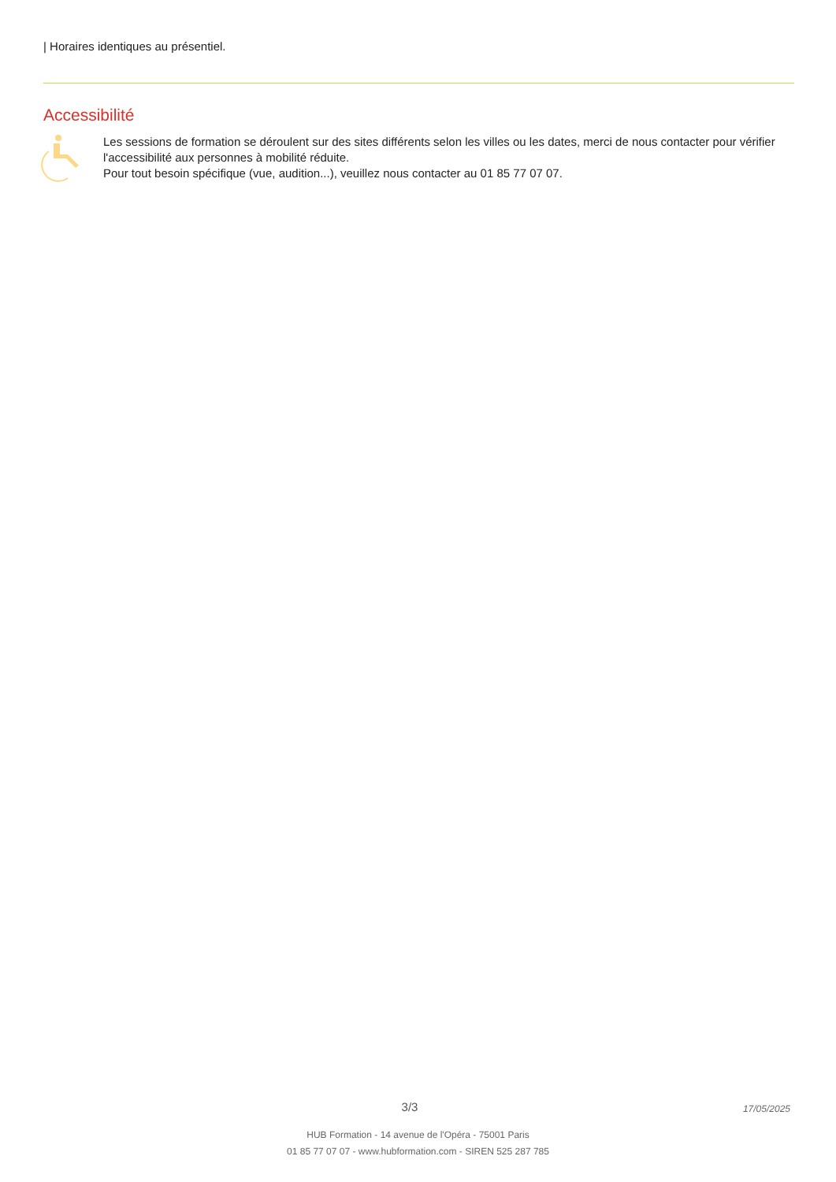| Horaires identiques au présentiel.
Accessibilité
Les sessions de formation se déroulent sur des sites différents selon les villes ou les dates, merci de nous contacter pour vérifier l'accessibilité aux personnes à mobilité réduite.
Pour tout besoin spécifique (vue, audition...), veuillez nous contacter au 01 85 77 07 07.
3/3 17/05/2025
HUB Formation - 14 avenue de l'Opéra - 75001 Paris
01 85 77 07 07 - www.hubformation.com - SIREN 525 287 785